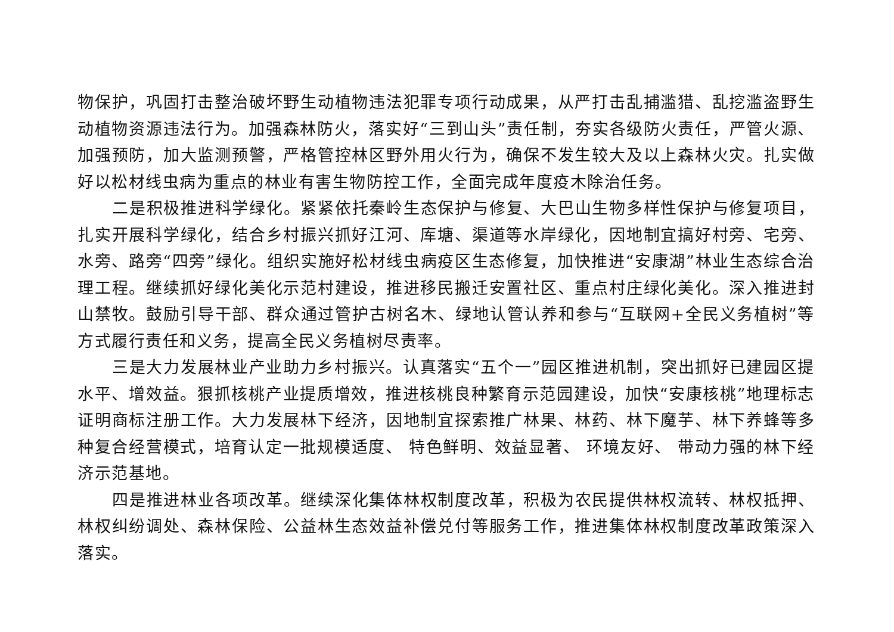物保护，巩固打击整治破坏野生动植物违法犯罪专项行动成果，从严打击乱捕滥猎、乱挖滥盗野生动植物资源违法行为。加强森林防火，落实好“三到山头”责任制，夯实各级防火责任，严管火源、加强预防，加大监测预警，严格管控林区野外用火行为，确保不发生较大及以上森林火灾。扎实做好以松材线虫病为重点的林业有害生物防控工作，全面完成年度疫木除治任务。
二是积极推进科学绿化。紧紧依托秦岭生态保护与修复、大巴山生物多样性保护与修复项目，扎实开展科学绿化，结合乡村振兴抓好江河、库塘、渠道等水岸绿化，因地制宜搞好村旁、宅旁、水旁、路旁“四旁”绿化。组织实施好松材线虫病疫区生态修复，加快推进“安康湖”林业生态综合治理工程。继续抓好绿化美化示范村建设，推进移民搬迁安置社区、重点村庄绿化美化。深入推进封山禁牧。鼓励引导干部、群众通过管护古树名木、绿地认管认养和参与“互联网+全民义务植树”等方式履行责任和义务，提高全民义务植树尽责率。
三是大力发展林业产业助力乡村振兴。认真落实“五个一”园区推进机制，突出抓好已建园区提水平、增效益。狠抓核桃产业提质增效，推进核桃良种繁育示范园建设，加快“安康核桃”地理标志证明商标注册工作。大力发展林下经济，因地制宜探索推广林果、林药、林下魔芋、林下养蜂等多种复合经营模式，培育认定一批规模适度、 特色鲜明、效益显著、 环境友好、 带动力强的林下经济示范基地。
四是推进林业各项改革。继续深化集体林权制度改革，积极为农民提供林权流转、林权抵押、林权纠纷调处、森林保险、公益林生态效益补偿兑付等服务工作，推进集体林权制度改革政策深入落实。